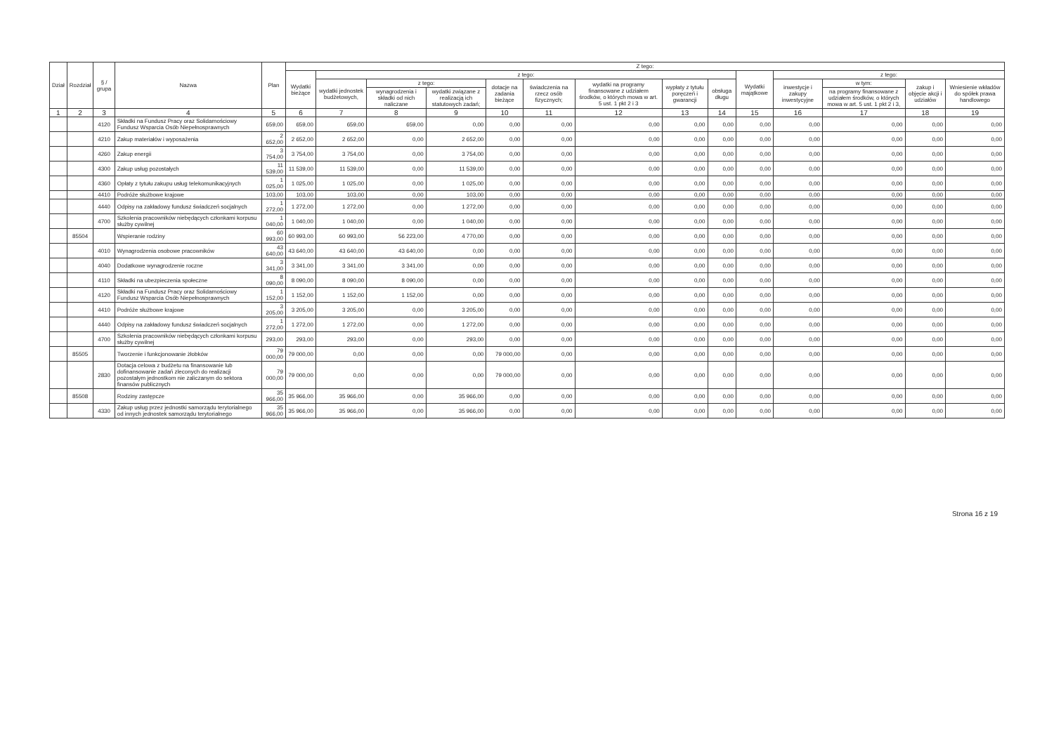| Dział | Rozdział | § / grupa | Nazwa | Plan | Z tego: | | | | | | | | | | | | | |
| --- | --- | --- | --- | --- | --- | --- | --- | --- | --- | --- | --- | --- | --- | --- | --- | --- | --- | --- |
| | | | | | Wydatki bieżące | z tego: | | | | | | | | Wydatki majątkowe | z tego: | | | |
| | | | | | | wydatki jednostek budżetowych, | z tego: | | dotacje na zadania bieżące | świadczenia na rzecz osób fizycznych; | wydatki na programy finansowane z udziałem środków, o których mowa w art. 5 ust. 1 pkt 2 i 3 | wypłaty z tytułu poręczeń i gwarancji | obsługa długu | | inwestycje i zakupy inwestycyjne | w tym: | zakup i objęcie akcji i udziałów | Wniesienie wkładów do spółek prawa handlowego |
| | | | | | | | wynagrodzenia i składki od nich naliczane | wydatki związane z realizacją ich statutowych zadań; | | | | | | | | na programy finansowane z udziałem środków, o których mowa w art. 5 ust. 1 pkt 2 i 3, | | |
| 1 | 2 | 3 | 4 | 5 | 6 | 7 | 8 | 9 | 10 | 11 | 12 | 13 | 14 | 15 | 16 | 17 | 18 | 19 |
| | | 4120 | Składki na Fundusz Pracy oraz Solidarnościowy Fundusz Wsparcia Osób Niepełnosprawnych | 659,00 | 659,00 | 659,00 | 659,00 | 0,00 | 0,00 | 0,00 | 0,00 | 0,00 | 0,00 | 0,00 | 0,00 | 0,00 | 0,00 | 0,00 |
| | | 4210 | Zakup materiałów i wyposażenia | 2 652,00 | 2 652,00 | 2 652,00 | 0,00 | 2 652,00 | 0,00 | 0,00 | 0,00 | 0,00 | 0,00 | 0,00 | 0,00 | 0,00 | 0,00 | 0,00 |
| | | 4260 | Zakup energii | 3 754,00 | 3 754,00 | 3 754,00 | 0,00 | 3 754,00 | 0,00 | 0,00 | 0,00 | 0,00 | 0,00 | 0,00 | 0,00 | 0,00 | 0,00 | 0,00 |
| | | 4300 | Zakup usług pozostałych | 11 539,00 | 11 539,00 | 11 539,00 | 0,00 | 11 539,00 | 0,00 | 0,00 | 0,00 | 0,00 | 0,00 | 0,00 | 0,00 | 0,00 | 0,00 | 0,00 |
| | | 4360 | Opłaty z tytułu zakupu usług telekomunikacyjnych | 1 025,00 | 1 025,00 | 1 025,00 | 0,00 | 1 025,00 | 0,00 | 0,00 | 0,00 | 0,00 | 0,00 | 0,00 | 0,00 | 0,00 | 0,00 | 0,00 |
| | | 4410 | Podróże służbowe krajowe | 103,00 | 103,00 | 103,00 | 0,00 | 103,00 | 0,00 | 0,00 | 0,00 | 0,00 | 0,00 | 0,00 | 0,00 | 0,00 | 0,00 | 0,00 |
| | | 4440 | Odpisy na zakładowy fundusz świadczeń socjalnych | 1 272,00 | 1 272,00 | 1 272,00 | 0,00 | 1 272,00 | 0,00 | 0,00 | 0,00 | 0,00 | 0,00 | 0,00 | 0,00 | 0,00 | 0,00 | 0,00 |
| | | 4700 | Szkolenia pracowników niebędących członkami korpusu służby cywilnej | 1 040,00 | 1 040,00 | 1 040,00 | 0,00 | 1 040,00 | 0,00 | 0,00 | 0,00 | 0,00 | 0,00 | 0,00 | 0,00 | 0,00 | 0,00 | 0,00 |
| | 85504 | | Wspieranie rodziny | 60 993,00 | 60 993,00 | 60 993,00 | 56 223,00 | 4 770,00 | 0,00 | 0,00 | 0,00 | 0,00 | 0,00 | 0,00 | 0,00 | 0,00 | 0,00 | 0,00 |
| | | 4010 | Wynagrodzenia osobowe pracowników | 43 640,00 | 43 640,00 | 43 640,00 | 43 640,00 | 0,00 | 0,00 | 0,00 | 0,00 | 0,00 | 0,00 | 0,00 | 0,00 | 0,00 | 0,00 | 0,00 |
| | | 4040 | Dodatkowe wynagrodzenie roczne | 3 341,00 | 3 341,00 | 3 341,00 | 3 341,00 | 0,00 | 0,00 | 0,00 | 0,00 | 0,00 | 0,00 | 0,00 | 0,00 | 0,00 | 0,00 | 0,00 |
| | | 4110 | Składki na ubezpieczenia społeczne | 8 090,00 | 8 090,00 | 8 090,00 | 8 090,00 | 0,00 | 0,00 | 0,00 | 0,00 | 0,00 | 0,00 | 0,00 | 0,00 | 0,00 | 0,00 | 0,00 |
| | | 4120 | Składki na Fundusz Pracy oraz Solidarnościowy Fundusz Wsparcia Osób Niepełnosprawnych | 1 152,00 | 1 152,00 | 1 152,00 | 1 152,00 | 0,00 | 0,00 | 0,00 | 0,00 | 0,00 | 0,00 | 0,00 | 0,00 | 0,00 | 0,00 | 0,00 |
| | | 4410 | Podróże służbowe krajowe | 3 205,00 | 3 205,00 | 3 205,00 | 0,00 | 3 205,00 | 0,00 | 0,00 | 0,00 | 0,00 | 0,00 | 0,00 | 0,00 | 0,00 | 0,00 | 0,00 |
| | | 4440 | Odpisy na zakładowy fundusz świadczeń socjalnych | 1 272,00 | 1 272,00 | 1 272,00 | 0,00 | 1 272,00 | 0,00 | 0,00 | 0,00 | 0,00 | 0,00 | 0,00 | 0,00 | 0,00 | 0,00 | 0,00 |
| | | 4700 | Szkolenia pracowników niebędących członkami korpusu służby cywilnej | 293,00 | 293,00 | 293,00 | 0,00 | 293,00 | 0,00 | 0,00 | 0,00 | 0,00 | 0,00 | 0,00 | 0,00 | 0,00 | 0,00 | 0,00 |
| | 85505 | | Tworzenie i funkcjonowanie żłobków | 79 000,00 | 79 000,00 | 0,00 | 0,00 | 0,00 | 79 000,00 | 0,00 | 0,00 | 0,00 | 0,00 | 0,00 | 0,00 | 0,00 | 0,00 | 0,00 |
| | | 2830 | Dotacja celowa z budżetu na finansowanie lub dofinansowanie zadań zleconych do realizacji pozostałym jednostkom nie zaliczanym do sektora finansów publicznych | 79 000,00 | 79 000,00 | 0,00 | 0,00 | 0,00 | 79 000,00 | 0,00 | 0,00 | 0,00 | 0,00 | 0,00 | 0,00 | 0,00 | 0,00 | 0,00 |
| | 85508 | | Rodziny zastępcze | 35 966,00 | 35 966,00 | 35 966,00 | 0,00 | 35 966,00 | 0,00 | 0,00 | 0,00 | 0,00 | 0,00 | 0,00 | 0,00 | 0,00 | 0,00 | 0,00 |
| | | 4330 | Zakup usług przez jednostki samorządu terytorialnego od innych jednostek samorządu terytorialnego | 35 966,00 | 35 966,00 | 35 966,00 | 0,00 | 35 966,00 | 0,00 | 0,00 | 0,00 | 0,00 | 0,00 | 0,00 | 0,00 | 0,00 | 0,00 | 0,00 |
Strona 16 z 19